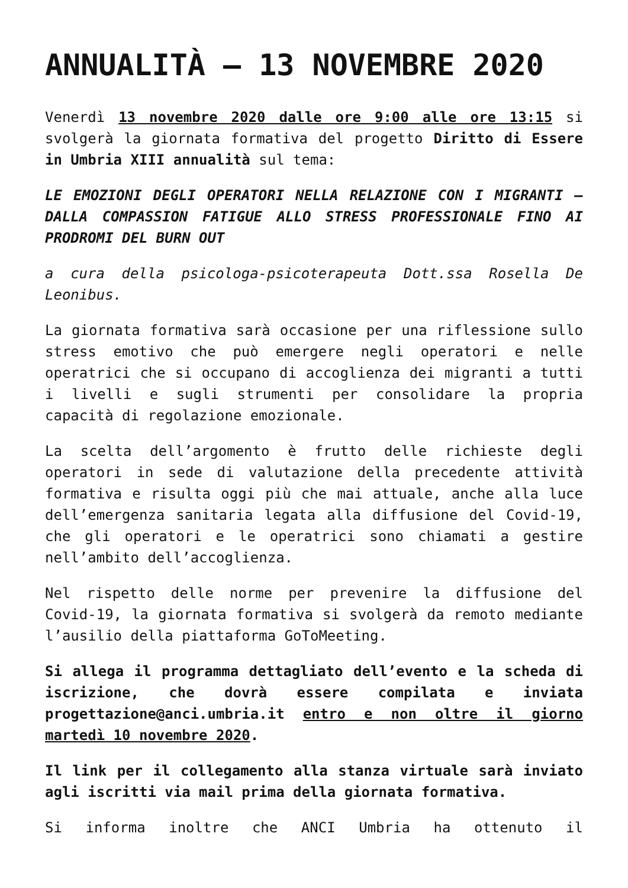ANNUALITÀ – 13 NOVEMBRE 2020
Venerdì 13 novembre 2020 dalle ore 9:00 alle ore 13:15 si svolgerà la giornata formativa del progetto Diritto di Essere in Umbria XIII annualità sul tema:
LE EMOZIONI DEGLI OPERATORI NELLA RELAZIONE CON I MIGRANTI – DALLA COMPASSION FATIGUE ALLO STRESS PROFESSIONALE FINO AI PRODROMI DEL BURN OUT
a cura della psicologa-psicoterapeuta Dott.ssa Rosella De Leonibus.
La giornata formativa sarà occasione per una riflessione sullo stress emotivo che può emergere negli operatori e nelle operatrici che si occupano di accoglienza dei migranti a tutti i livelli e sugli strumenti per consolidare la propria capacità di regolazione emozionale.
La scelta dell’argomento è frutto delle richieste degli operatori in sede di valutazione della precedente attività formativa e risulta oggi più che mai attuale, anche alla luce dell’emergenza sanitaria legata alla diffusione del Covid-19, che gli operatori e le operatrici sono chiamati a gestire nell’ambito dell’accoglienza.
Nel rispetto delle norme per prevenire la diffusione del Covid-19, la giornata formativa si svolgerà da remoto mediante l’ausilio della piattaforma GoToMeeting.
Si allega il programma dettagliato dell’evento e la scheda di iscrizione, che dovrà essere compilata e inviata progettazione@anci.umbria.it entro e non oltre il giorno martedì 10 novembre 2020.
Il link per il collegamento alla stanza virtuale sarà inviato agli iscritti via mail prima della giornata formativa.
Si informa inoltre che ANCI Umbria ha ottenuto il